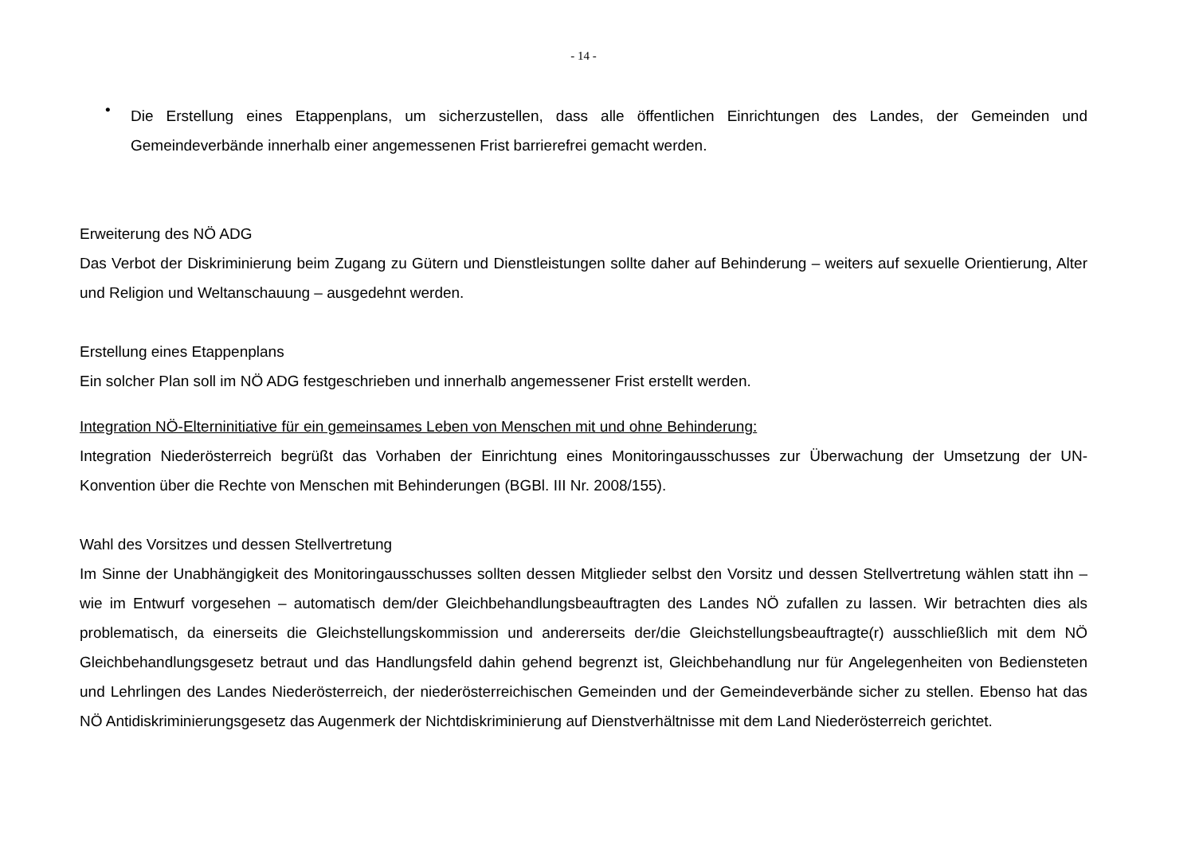- 14 -
•
Die Erstellung eines Etappenplans, um sicherzustellen, dass alle öffentlichen Einrichtungen des Landes, der Gemeinden und Gemeindeverbände innerhalb einer angemessenen Frist barrierefrei gemacht werden.
Erweiterung des NÖ ADG
Das Verbot der Diskriminierung beim Zugang zu Gütern und Dienstleistungen sollte daher auf Behinderung – weiters auf sexuelle Orientierung, Alter und Religion und Weltanschauung – ausgedehnt werden.
Erstellung eines Etappenplans
Ein solcher Plan soll im NÖ ADG festgeschrieben und innerhalb angemessener Frist erstellt werden.
Integration NÖ-Elterninitiative für ein gemeinsames Leben von Menschen mit und ohne Behinderung:
Integration Niederösterreich begrüßt das Vorhaben der Einrichtung eines Monitoringausschusses zur Überwachung der Umsetzung der UN-Konvention über die Rechte von Menschen mit Behinderungen (BGBl. III Nr. 2008/155).
Wahl des Vorsitzes und dessen Stellvertretung
Im Sinne der Unabhängigkeit des Monitoringausschusses sollten dessen Mitglieder selbst den Vorsitz und dessen Stellvertretung wählen statt ihn – wie im Entwurf vorgesehen – automatisch dem/der Gleichbehandlungsbeauftragten des Landes NÖ zufallen zu lassen. Wir betrachten dies als problematisch, da einerseits die Gleichstellungskommission und andererseits der/die Gleichstellungsbeauftragte(r) ausschließlich mit dem NÖ Gleichbehandlungsgesetz betraut und das Handlungsfeld dahin gehend begrenzt ist, Gleichbehandlung nur für Angelegenheiten von Bediensteten und Lehrlingen des Landes Niederösterreich, der niederösterreichischen Gemeinden und der Gemeindeverbände sicher zu stellen. Ebenso hat das NÖ Antidiskriminierungsgesetz das Augenmerk der Nichtdiskriminierung auf Dienstverhältnisse mit dem Land Niederösterreich gerichtet.